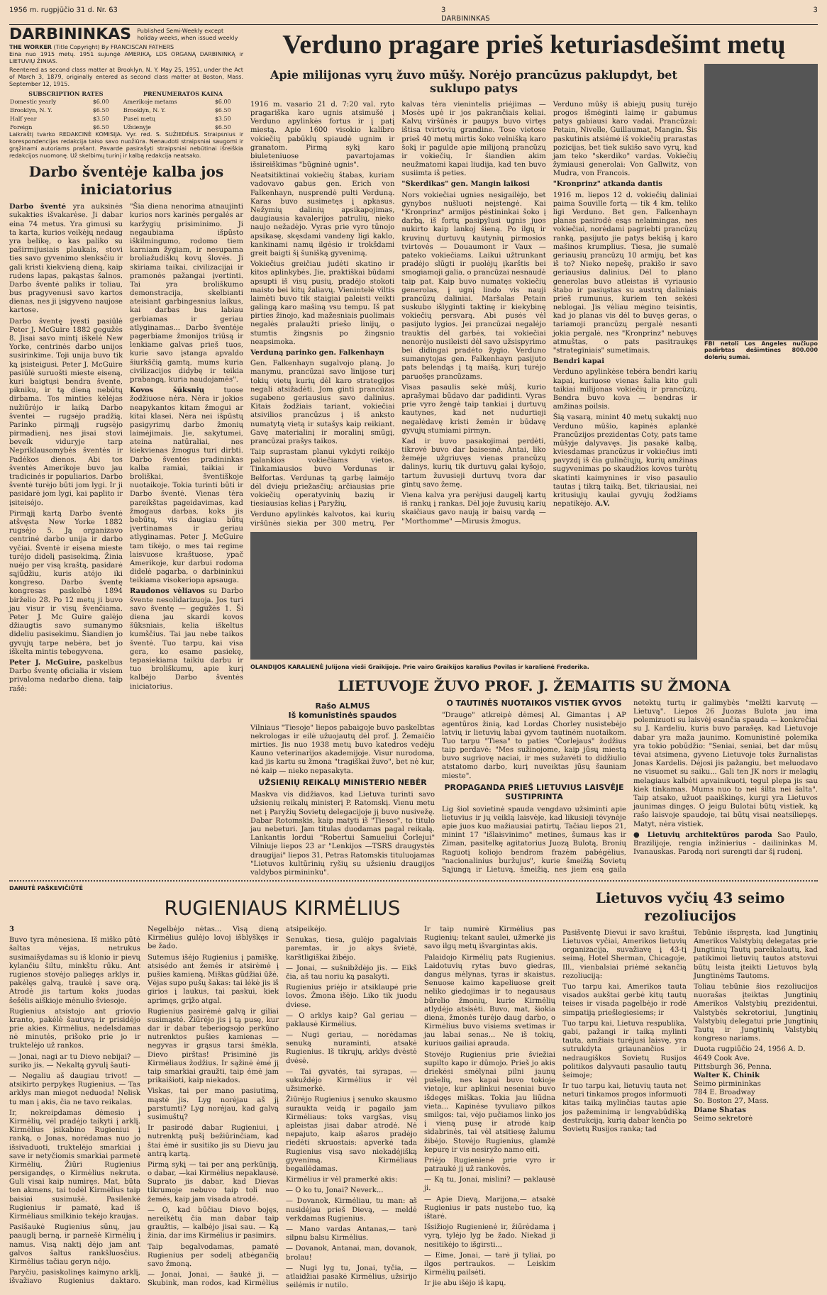1956 m. rugpjūčio 31 d. Nr. 63 3
DARBININKAS 3
DARBININKAS Published Semi-Weekly except holiday weeks, when issued weekly
THE WORKER (Title Copyright) By FRANCISCAN FATHERS
Eina nuo 1915 metų. 1951 sujungė AMERIKĄ, LDS ORGANĄ DARBININKĄ ir LIETUVIŲ ŽINIAS.
Reentered as second class matter at Brooklyn, N. Y. May 25, 1951, under the Act of March 3, 1879, originally entered as second class matter at Boston, Mass. September 12, 1915.
| SUBSCRIPTION RATES | | PRENUMERATOS KAINA | |
| --- | --- | --- | --- |
| Domestic yearly | $6.00 | Amerikoje metams | $6.00 |
| Brooklyn, N. Y. | $6.50 | Brooklyn, N. Y. | $6.50 |
| Half year | $3.50 | Pusei metų | $3.50 |
| Foreign | $6.50 | Užsienyje | $6.50 |
Laikraštį tvarko REDAKCINĖ KOMISIJA. Vyr. red. S. SUŽIEDĖLIS. Straipsnius ir korespondencijas redakcija taiso savo nuožiūra. Nenaudoti straipsniai saugomi ir grąžinami autoriams prašant. Pavarde pasirašyti straipsniai nebūtinai išreiškia redakcijos nuomonę. Už skelbimų turinį ir kalbą redakcija neatsako.
Darbo šventėje kalba jos iniciatorius
Darbo šventė yra auksinės sukakties išvakarėse. Ji dabar eina 74 metus. Yra gimusi su ta karta, kurios veikėjų nedaug yra belikę, o kas paliko su paširmijusiais plaukais, stovi ties savo gyvenimo slenksčiu ir gali kristi kiekvieną dieną, kaip rudens lapas, pakąstas šalnos. Darbo šventė paliks ir toliau, bus pragyvenusi savo kartos dienas, nes ji įsigyveno naujose kartose.
Darbo šventę įvesti pasiūlė Peter J. McGuire 1882 gegužės 8. Jisai savo mintį iškėlė New Yorke, centrinės darbo unijos susirinkime. Toji unija buvo tik ką įsisteigusi. Peter J. McGuire pasiūlė suruošti mieste eiseną, kuri baigtųsi bendra švente, pikniku, ir tą dieną nebūtų dirbama. Tos minties kėlėjas nužiūrėjo ir laiką Darbo šventei — rugsėjo pradžią. Parinko pirmąjį rugsėjo pirmadienį, nes jisai stovi beveik viduryje tarp Nepriklausomybės šventės ir Padėkos dienos. Abi tos šventės Amerikoje buvo jau tradicinės ir populiarios. Darbo šventė turėjo būti jom lygi. Ir ji pasidarė jom lygi, kai paplito ir įsiteisėjo.
Pirmąjį kartą Darbo šventė atšvęsta New Yorke 1882 rugsėjo 5. Ją organizavo centrinė darbo unija ir darbo vyčiai. Šventė ir eisena mieste turėjo didelį pasisekimą. Žinia nuėjo per visą kraštą, pasidarė sąjūdžiu, kuris atėjo iki kongreso. Darbo šventę kongresas paskelbė 1894 birželio 28. Po 12 metų ji buvo jau visur ir visų švenčiama. Peter J. Mc Guire galėjo džiaugtis savo sumanymo dideliu pasisekimu. Šiandien jo gyvųjų tarpe nebėra, bet jo iškelta mintis tebegyvena.
Peter J. McGuire, paskelbus Darbo šventę oficialia ir visiem privaloma nedarbo diena, taip rašė:
"Šia diena nenorima atnaujinti kurios nors karinės pergalės ar karžygių prisiminimo. Ji negaubiama išpūsto iškilmingumo, rodomo tiem karniam žygiam, ir nesupama broliažudiškų kovų šlovės. Ji skiriama taikai, civilizacijai ir pramonės pažangai įvertinti. Tai yra broliškumo demonstracija, skelbianti ateisiant garbingesnius laikus, kai darbas bus labiau gerbiamas ir geriau atlyginamas... Darbo šventėje pagerbiame žmonijos triūsą ir lenkiame galvas prieš tuos, kurie savo įstanga apvaldo šiurkščią gamtą, mums kuria civilizacijos didybę ir teikia prabangą, kuria naudojamės".
Kovos šūksnių tuose žodžiuose nėra. Nėra ir jokios neapykantos kitam žmogui ar kitai klasei. Nėra nei išpūstų pasigyrimų darbo žmonių laimėjimais. Jie, sakytumei, ateina natūraliai, nes kiekvienas žmogus turi dirbti. Darbo šventės pradininkas kalba ramiai, taikiai ir broliškai, šventiškoje nuotaikoje. Tokia turinti būti ir Darbo šventė. Vienas tėra pareikštas pageidavimas, kad žmogaus darbas, koks jis bebūtų, vis daugiau būtų įvertinamas ir geriau atlyginamas. Peter J. McGuire tam tikėjo, o mes tai regime laisvuose kraštuose, ypač Amerikoje, kur darbui rodoma didelė pagarba, o darbininkui teikiama visokeriopa apsauga.
Raudonos vėliavos su Darbo švente nesolidarizuoja. Jos turi savo šventę — gegužės 1. Ši diena jau skardi kovos šūksniais, kelia iškeltus kumščius. Tai jau nebe taikos šventė. Tuo tarpu, kai visa gera, ko esame pasiekę, tepasiekiama taikiu darbu ir tuo broliškumu, apie kurį kalbėjo Darbo šventės iniciatorius.
Verduno pragare prieš keturiasdešimt metų
Apie milijonas vyrų žuvo mūšy. Norėjo prancūzus paklupdyt, bet suklupo patys
1916 m. vasario 21 d. 7:20 val. ryto pragariška karo ugnis atsimušė į Verduno apylinkės fortus ir į patį miestą. Apie 1600 visokio kalibro vokiečių pabūklų spiaudė ugnim ir granatom. Pirmą sykį karo biuleteniuose pavartojamas išsireiškimas "būgninė ugnis".
Neatsitiktinai vokiečių štabas, kuriam vadovavo gabus gen. Erich von Falkenhayn, nusprendė pulti Verduną. Karas buvo susimetęs į apkasus. Nežymių dalinių apsikapojimas, daugiausia kavalerijos patrulių, nieko naujo nežadėjo. Vyras prie vyro tūnojo apsikasę, skęsdami vandeny ligi kaklo, kankinami namų ilgėsio ir trokšdami greit baigti šį šunišką gyvenimą.
Vokiečius greičiau judėti skatino ir kitos aplinkybės. Jie, praktiškai būdami apsupti iš visų pusių, pradėjo stokoti maisto bei kitų žaliavų. Vienintelė viltis laimėti buvo tik staigiai paleisti veikti galingą karo mašiną vsu tempu. Iš pat pirties žinojo, kad mažesniais puolimais negalės pralaužti priešo linijų, o stumtis žingsnis po žingsnio neapsimoka.
Verduną parinko gen. Falkenhayn
Gen. Falkenhayn sugalvojo planą. Jo manymu, prancūzai savo linijose turį tokių vietų kurių dėl karo strategijos negali atsižadėti. Jom ginti prancūzai sugabeno geriausius savo dalinius. Kitais žodžiais tariant, vokiečiai atsivilios prancūzus į iš anksto numatytą vietą ir sutašys kaip reikiant. Gavę materialinį ir moralinį smūgį, prancūzai prašys taikos.
Taip suprastam planui vykdyti reikėjo palankios vokiečiams vietos. Tinkamiausios buvo Verdunas ir Belfortas. Verdunas tą garbę laimėjo dėl dvieju priežasčių: arčiausias prie vokiečių operatyvinių bazių ir tiesiausias kelias į Paryžių.
Verduno apylinkės kalvotos, kai kurių viršūnės siekia per 300 metrų. Per kalvas tėra vienintelis priėjimas — Mosės upė ir jos pakrančiais keliai. Kalvų viršūnės ir paupys buvo virtęs ištisa tvirtovių grandine. Tose vietose prieš 40 metų mirtis šoko velnišką karo šokį ir pagulde apie milijoną prancūzų ir vokiečių. Ir šiandien akim neužmatomi kapai liudija, kad ten buvo susiimta iš peties.
"Skerdikas" gen. Mangin laikosi
Nors vokiečiai ugnies nesigailėjo, bet gynybos nušluoti neįstengė. Kai "Kronprinz" armijos pėstininkai šoko į darbą, iš fortų pasipylusi ugnis juos nukirto kaip lankoj šieną. Po ilgų ir kruvinų durtuvų kautynių pirmosios tvirtovės — Douaumont ir Vaux — pateko vokiečiams. Laikui užtrunkant pradėjo slūgti ir puolėjų įkarštis bei smogiamoji galia, o prancūzai nesnaudė taip pat. Kaip buvo numatęs vokiečių generolas, į ugnį lindo vis nauji prancūzų daliniai. Maršalas Petain suskubo išlyginti taktinę ir kiekybinę vokiečių persvarą. Abi pusės vėl pasijuto lygios. Jei prancūzai negalėjo trauktis dėl garbės, tai vokiečiai nenorėjo nusileisti dėl savo užsispyrimo bei didingai pradėto žygio. Verduno sumanytojas gen. Falkenhayn pasijuto pats belendąs į tą maišą, kurį turėjo paruošęs prancūzams.
Visas pasaulis sekė mūšį, kurio aprašymai būdavo dar padidinti. Vyras prie vyro žengė taip tankiai į durtuvų kautynes, kad net nudurtieji negalėdavę kristi žemėn ir būdavę gyvųjų stumiami pirmyn.
Kad ir buvo pasakojimai perdėti, tikrovė buvo dar baisesnė. Antai, liko žemėje užgriuvęs vienas prancūzų dalinys, kurių tik durtuvų galai kyšojo, tartum žuvusieji durtuvų tvora dar gintų savo žemę.
Viena kalva yra perėjusi daugelį kartų iš rankų į rankas. Dėl joje žuvusių karių skaičiaus gavo naują ir baisų vardą — "Morthomme" —Mirusis žmogus.
Verduno mūšy iš abiejų pusių turėjo progos išmėginti laimę ir gabumus patys gabiausi karo vadai. Prancūzai: Petain, Nivelle, Guillaumat, Mangin. Šis paskutinis atsiėmė iš vokiečių prarastas pozicijas, bet tiek sukišo savo vyrų, kad jam teko "skerdiko" vardas. Vokiečių žymiausi generolai: Von Gallwitz, von Mudra, von Francois.
"Kronprinz" atkanda dantis
1916 m. liepos 12 d. vokiečių daliniai paima Souville fortą — tik 4 km. teliko ligi Verduno. Bet gen. Falkenhayn planas pasirodė esąs nelaimingas, nes vokiečiai, norėdami pagriebti prancūzų ranką, pasijuto jie patys bekišą į karo mašinos krumplius. Tiesa, jie sumalė geriausių prancūzų 10 armijų, bet kas iš to? Nieko nepešę, prakišo ir savo geriausius dalinius. Dėl to plano generolas buvo atleistas iš vyriausio štabo ir pasiųstas su austrų daliniais prieš rumunus, kuriem ten sekėsi neblogai. Jis vėliau mėgino teisintis, kad jo planas vis dėl to buvęs geras, o tariamoji prancūzų pergalė nesanti jokia pergalė, nes "Kronprinz" nebuvęs atmuštas, o pats pasitraukęs "strateginiais" sumetimais.
Bendri kapai
Verduno apylinkėse tebėra bendri karių kapai, kuriuose vienas šalia kito guli taikiai milijonas vokiečių ir prancūzų. Bendra buvo kova — bendras ir amžinas poilsis.
Šią vasarą, minint 40 metų sukaktį nuo Verduno mūšio, kapinės aplankė Prancūzijos prezidentas Coty, pats tame mūšyje dalyvavęs. Jis pasakė kalbą, kviesdamas prancūzus ir vokiečius imti pavyzdį iš čia gulinčiųjų, kurių amžinas sugyvenimas po skaudžios kovos turėtų skatinti kaimynines ir viso pasaulio tautas į tikrą taiką. Bet, tikriausiai, nei kritusiųjų kaulai gyvųjų žodžiams nepatikėjo. A.V.
OLANDIJOS KARALIENĖ Julijona vieši Graikijoje. Prie vairo Graikijos karalius Povilas ir karalienė Frederika.
FBI netoli Los Angeles nučiupo padirbtas dešimtines 800.000 dolerių sumai.
LIETUVOJE ŽUVO PROF. J. ŽEMAITIS SU ŽMONA
Rašo ALMUS
Iš komunistinės spaudos
Vilniaus "Tiesoje" liepos pabaigoje buvo paskelbtas nekrologas ir eilė užuojautų dėl prof. J. Žemaičio mirties. Jis nuo 1938 metų buvo katedros vedėju Kauno veterinarijos akademijoje. Visur nurodoma, kad jis kartu su žmona "tragiškai žuvo", bet nė kur, nė kaip — nieko nepasakyta.
UŽSIENIŲ REIKALŲ MINISTERIO NEBĖR
Maskva vis didžiavos, kad Lietuva turinti savo užsienių reikalų ministerį P. Ratomskį. Vienu metu net į Paryžių Sovietų delegacijoje jį buvo nusivežę. Dabar Rotomskis, kaip matyti iš "Tiesos", to titulo jau nebeturi. Jam titulas duodamas pagal reikalą. Lankantis lordui "Robertui Samueliui Čorlejui" Vilniuje liepos 23 ar "Lenkijos —TSRS draugystės draugijai" liepos 31, Petras Ratomskis tituluojamas "Lietuvos kultūrinių ryšių su užsieniu draugijos valdybos pirmininku".
O TAUTINĖS NUOTAIKOS VISTIEK GYVOS
"Drauge" atkreipė dėmesį Al. Gimantas į AP agentūros žinią, kad Lordas Chorley nusistebėjo latvių ir lietuvių labai gyvom tautinėm nuotaikom. Tuo tarpu "Tiesa" to paties "Čorlejaus" žodžius taip perdavė: "Mes sužinojome, kaip jūsų miestą buvo sugriovę naciai, ir mes sužavėti to didžiulio atstatomo darbo, kurį nuveiktas jūsų šauniam mieste".
PROPAGANDA PRIEŠ LIETUVIUS LAISVĖJE SUSTIPRINTA
Lig šiol sovietinė spauda vengdavo užsiminti apie lietuvius ir jų veiklą laisvėje, kad likusieji tėvynėje apie juos kuo mažiausiai patirtų. Tačiau liepos 21, minint 17 "išlaisvinimo" metines, šumaus kas ir Ziman, pasitelkę agitatorius Juozą Bulotą, Bronių Raguotį koliojo bendrom frazėm pabėgėlius, "nacionalinius buržujus", kurie šmeižią Sovietų Sąjungą ir Lietuvą, šmeižią, nes jiem esą gaila netektų turtų ir galimybės "melžti karvutę — Lietuvą". Liepos 26 Juozas Bulota jau ima polemizuoti su laisvėj esančia spauda — konkrečiai su J. Kardeliu, kuris buvo parašęs, kad Lietuvoje dabar yra maža jaunimo. Komunistinė polemika yra tokio pobūdžio: "Seniai, seniai, bet dar mūsų tėvai atsimena, gyveno Lietuvoje toks žurnalistas Jonas Kardelis. Dėjosi jis pažangiu, bet meluodavo ne visuomet su saiku... Gali ten JK nors ir melagių melagiaus kalbėti apvainikuoti, tegul plepa jis sau kiek tinkamas. Mums nuo to nei šilta nei šalta". Taip atsako, užuot paaiškinęs, kurgi yra Lietuvos jaunimas dingęs. O jeigu Bulotai būtų vistiek, ką rašo laisvoje spaudoje, tai būtų visai neatsiliepęs. Matyt, nėra vistiek.
● Lietuvių architektūros paroda Sao Paulo, Brazilijoje, rengia inžinierius - dailininkas M. Ivanauskas. Parodą nori surengti dar šį rudenį.
DANUTĖ PAŠKEVIČIŪTĖ
RUGIENIAUS KIRMĖLIUS
3
Buvo tyra mėnesiena. Iš miško pūtė šaltas vėjas, netrukus susimaišydamas su iš klonio ir pievų kylančiu šiltu, minkštu rūku. Ant rugienos stovėjo paliegęs arklys ir, pakėlęs galvą, traukė į save orą. Atrodė jis tartum koks juodas šešėlis aiškioje mėnulio šviesoje.
Rugienius atsistojo ant griovio kranto, pakėlė šautuvą ir prisidėjo prie akies. Kirmėlius, nedelsdamas nė minutės, prišoko prie jo ir truktelėjo už rankos.
— Jonai, nagi ar tu Dievo nebijai? — suriko jis. — Nekaltą gyvulį šauti-
— Negaliu aš daugiau trivot! — atsikirto perpykęs Rugienius. — Tas arklys man miegot neduoda! Nelisk tu man į akis, čia ne tavo reikalas.
Ir, nekreipdamas dėmesio į Kirmėlių, vėl pradėjo taikyti į arklį. Kirmėlius įsikabino Rugieniui į ranką, o Jonas, norėdamas nuo jo išsivaduoti, truktelėjo smarkiai į save ir netyčiomis smarkiai parmetė Kirmėlių. Žiūri Rugienius persigandęs, o Kirmėlius nekruta. Guli visai kaip numiręs. Mat, būta ten akmens, tai todėl Kirmėlius taip baisiai susimušė. Pasilenkė Rugienius ir pamatė, kad iš Kirmėliaus smilkinio tekėjo kraujas.
Pasišaukė Rugienius sūnų, jau paauglį berną, ir parnešė Kirmėlių į namus. Visą naktį dėjo jam ant galvos šaltus rankšluosčius. Kirmėlius tačiau geryn nėjo.
Paryčiu, pasiskolinęs kaimyno arklį, išvažiavo Rugienius daktaro. Negelbėjo nėtas... Visą dieną Kirmėlius gulėjo lovoj išblyškęs ir be žado.
Sutemus išėjo Rugienius į pamiškę, atsisėdo ant žemės ir atsirėmė į pušies kamieną. Miškas gūdžiai ūžė. Vėjas supo pušų šakas: tai lėkė jis iš girios į laukus, tai paskui, kiek aprimęs, grįžo atgal.
Rugienius pasirėmė galvą ir giliai susimąstė. Žiūrėjo jis į tą pusę, kur dar ir dabar teberiogsojo perkūno nutrenktos pušies kamienas — negyvas ir grąsus tarsi šmėkla. Dievo pirštas! Prisiminė jis Kirmėliaus žodžius. Ir sąžinė ėmė jį taip smarkiai graužti, taip ėmė jam prikaišioti, kaip niekados.
Viskas, tai per mano pasiutimą, mąstė jis. Lyg norėjau aš jį parstumti? Lyg norėjau, kad galvą susimuštų?
Ir pasirodė dabar Rugieniui, į nutrenktą pušį bežiūrinčiam, kad štai ėmė ir susitiko jis su Dievu jau antrą kartą.
Pirmą sykį — tai per aną perkūniją, o dabar, —kai Kirmėlius nepaklausė. Suprato jis dabar, kad Dievas tikrumoje nebuvo taip toli nuo žemės, kaip jam visada atrodė.
— O, kad būčiau Dievo bojęs, nereikėtų čia man dabar taip graužtis, — kalbėjo jisai sau. — Ką žinia, dar ims Kirmėlius ir pasimirs.
Taip begalvodamas, pamatė Rugienius per sodelį atbėgančią savo žmoną.
— Jonai, Jonai, — šaukė ji. — Skubink, man rodos, kad Kirmėlius atsipeikėjo.
Senukas, tiesa, gulėjo pagalviais paremtas, ir jo akys švietė, karštligiškai žibėjo.
— Jonai, — sušnibždėjo jis. — Eikš čia, aš tau noriu ką pasakyti.
Rugienius priėjo ir atsiklaupė prie lovos. Žmona išėjo. Liko tik juodu dviese.
— O arklys kaip? Gal geriau — paklausė Kirmėlius.
— Nugi geriau, — norėdamas senuką nuraminti, atsakė Rugienius. Iš tikrųjų, arklys dvėstė dvėsė.
— Tai gyvatės, tai syrapas, — sukuždėjo Kirmėlius ir vėl užsimerkė.
Žiūrėjo Rugienius į senuko skausmo suraukta veidą ir pagailo jam Kirmėliaus: toks vargšas, visų apleistas jisai dabar atrodė. Nė nepajuto, kaip ašaros pradėjo riedėti skruostais: apverkė tada Rugienius visą savo niekadėjišką gyvenimą. Kirmėliaus begailėdamas.
Kirmėlius ir vėl pramerkė akis:
— O ko tu, Jonai? Neverk...
— Dovanok, Kirmėliau, tu man: aš nusidėjau prieš Dievą, — meldė verkdamas Rugienius.
— Mano vardas Antanas,— tarė silpnu balsu Kirmėlius.
— Dovanok, Antanai, man, dovanok, brolau!
— Nugi lyg tu, Jonai, tyčia, — atlaidžiai pasakė Kirmėlius, užsirijo seilėmis ir nutilo.
Ir taip numirė Kirmėlius pas Rugienių: tekant saulei, užmerkė jis savo ilgų metų išvargintas akis.
Palaidojo Kirmėlių pats Rugienius. Laidotuvių rytas buvo giedras, dangus mėlynas, tyras ir skaistus. Senuose kaimo kapeliuose greit neliko giedojimas ir to negausaus būrelio žmonių, kurie Kirmėlių atlydėjo atsisėti. Buvo, mat, šiokia diena, žmonės turėjo daug darbo, o Kirmėlius buvo visiems svetimas ir jau labai senas... Ne iš tokių, kuriuos gailiai apraudа.
Stovėjo Rugienius prie šviežiai supilto kapo ir dūmojo. Prieš jo akis driekėsi smėlynai pilni jaunų pušelių, nes kapai buvo tokioje vietoje, kur aplinkui neseniai buvo išdegęs miškas. Tokia jau liūdna vieta... Kapinėse tyvuliavo pilkos smilgos: tai, vėjo pučiamos linko jos į vieną pusę ir atrodė kaip sidabrinės, tai vėl atsitiesę žalumu žibėjo. Stovėjo Rugienius, glamžė kepurę ir vis nesiryžo namo eiti.
Priėjo Rugienienė prie vyro ir patraukė jį už rankovės.
— Ką tu, Jonai, mislini? — paklausė ji.
— Apie Dievą, Marijona,— atsakė Rugienius ir pats nustebo tuo, ką ištarė.
Išsižiojo Rugienienė ir, žiūrėdama į vyrą, tylėjo lyg be žado. Niekad ji nesitikėjo to išgirsti...
— Eime, Jonai, — tarė ji tyliai, po ilgos pertraukos. — Leiskim Kirmėlių pailsėti.
Ir jie abu išėjo iš kapų.
Lietuvos vyčių 43 seimo rezoliucijos
Pasišventę Dievui ir savo kraštui, Lietuvos vyčiai, Amerikos lietuvių organizacija, suvažiavę į 43-tį seimą, Hotel Sherman, Chicagoje, Ill., vienbalsiai priėmė sekančią rezoliuciją:
Tuo tarpu kai, Amerikos tauta visados aukštai gerbė kitų tautų teises ir visada pagelbėjo ir rodė simpatiją priešlegiesiems; ir
Tuo tarpu kai, Lietuva respublika, gabi, pažangi ir taiką mylinti tauta, amžiais turėjusi laisvę, yra sutrukdyta griaunančios ir nedraugiškos Sovietų Rusijos politikos dalyvauti pasaulio tautų šeimoje;
Ir tuo tarpu kai, lietuvių tauta net neturi tinkamos progos informuoti kitas taiką mylinčias tautas apie jos pažeminimą ir lengvabūdišką destrukciją, kurią dabar kenčia po Sovietų Rusijos ranka; tad
Tebūnie išspręsta, kad Jungtinių Amerikos Valstybių delegatas prie Jungtinių Tautų pareikalautų, kad patikimoi lietuvių tautos atstovui būtų leista įteikti Lietuvos bylą Jungtinėms Tautoms.
Toliau tebūnie šios rezoliucijos nuorašas įteiktas Jungtinių Amerikos Valstybių prezidentui, Valstybės sekretoriui, Jungtinių Valstybių delegatui prie Jungtinių Tautų ir Jungtinių Valstybių kongreso nariams.
Duota rugpiūčio 24, 1956 A. D.
4649 Cook Ave.
Pittsburgh 36, Penna.
Walter K. Chinik
Seimo pirmininkas
784 E. Broadway
So. Boston 27, Mass.
Diane Shatas
Seimo sekretorė